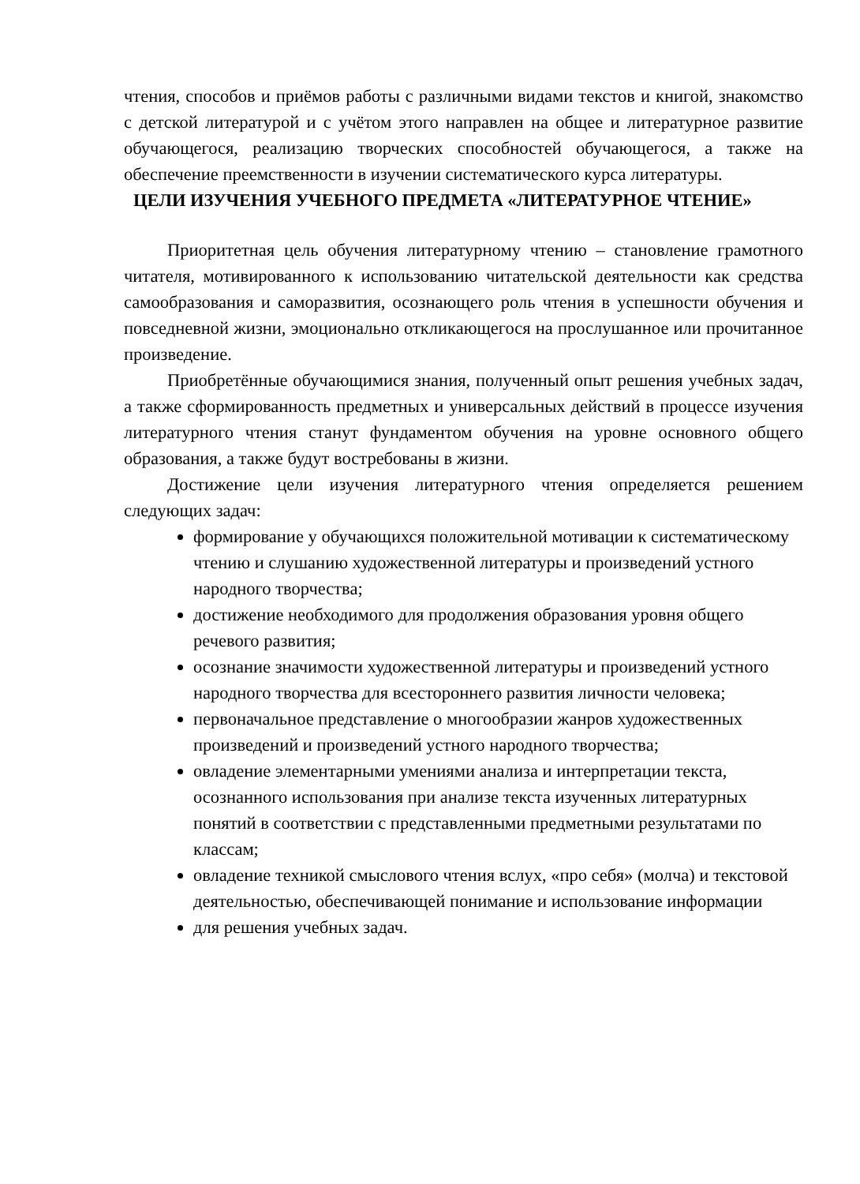чтения, способов и приёмов работы с различными видами текстов и книгой, знакомство с детской литературой и с учётом этого направлен на общее и литературное развитие обучающегося, реализацию творческих способностей обучающегося, а также на обеспечение преемственности в изучении систематического курса литературы.
ЦЕЛИ ИЗУЧЕНИЯ УЧЕБНОГО ПРЕДМЕТА «ЛИТЕРАТУРНОЕ ЧТЕНИЕ»
Приоритетная цель обучения литературному чтению – становление грамотного читателя, мотивированного к использованию читательской деятельности как средства самообразования и саморазвития, осознающего роль чтения в успешности обучения и повседневной жизни, эмоционально откликающегося на прослушанное или прочитанное произведение.
Приобретённые обучающимися знания, полученный опыт решения учебных задач, а также сформированность предметных и универсальных действий в процессе изучения литературного чтения станут фундаментом обучения на уровне основного общего образования, а также будут востребованы в жизни.
Достижение цели изучения литературного чтения определяется решением следующих задач:
формирование у обучающихся положительной мотивации к систематическому чтению и слушанию художественной литературы и произведений устного народного творчества;
достижение необходимого для продолжения образования уровня общего речевого развития;
осознание значимости художественной литературы и произведений устного народного творчества для всестороннего развития личности человека;
первоначальное представление о многообразии жанров художественных произведений и произведений устного народного творчества;
овладение элементарными умениями анализа и интерпретации текста, осознанного использования при анализе текста изученных литературных понятий в соответствии с представленными предметными результатами по классам;
овладение техникой смыслового чтения вслух, «про себя» (молча) и текстовой деятельностью, обеспечивающей понимание и использование информации
для решения учебных задач.